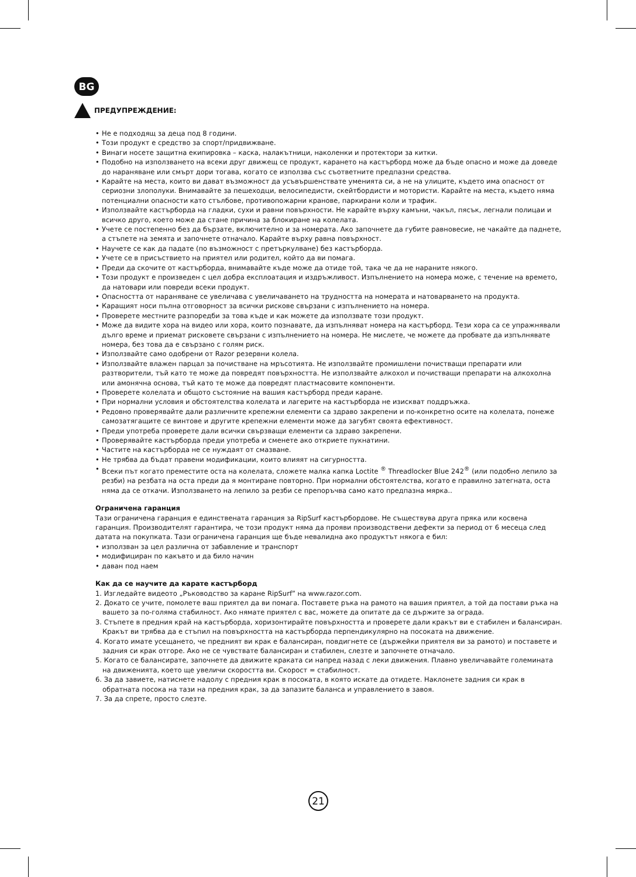BG
ПРЕДУПРЕЖДЕНИЕ:
• Не е подходящ за деца под 8 години.
• Този продукт е средство за спорт/придвижване.
• Винаги носете защитна екипировка – каска, налакътници, наколенки и протектори за китки.
• Подобно на използването на всеки друг движещ се продукт, карането на кастърборд може да бъде опасно и може да доведе до нараняване или смърт дори тогава, когато се използва със съответните предпазни средства.
• Карайте на места, които ви дават възможност да усъвършенствате уменията си, а не на улиците, където има опасност от сериозни злополуки. Внимавайте за пешеходци, велосипедисти, скейтбордисти и мотористи. Карайте на места, където няма потенциални опасности като стълбове, противопожарни кранове, паркирани коли и трафик.
• Използвайте кастърборда на гладки, сухи и равни повърхности. Не карайте върху камъни, чакъл, пясък, легнали полицаи и всичко друго, което може да стане причина за блокиране на колелата.
• Учете се постепенно без да бързате, включително и за номерата. Ако започнете да губите равновесие, не чакайте да паднете, а стъпете на земята и започнете отначало. Карайте върху равна повърхност.
• Научете се как да падате (по възможност с претъркулване) без кастърборда.
• Учете се в присъствието на приятел или родител, който да ви помага.
• Преди да скочите от кастърборда, внимавайте къде може да отиде той, така че да не нараните някого.
• Този продукт е произведен с цел добра експлоатация и издръжливост. Изпълнението на номера може, с течение на времето, да натовари или повреди всеки продукт.
• Опасността от нараняване се увеличава с увеличаването на трудността на номерата и натоварването на продукта.
• Каращият носи пълна отговорност за всички рискове свързани с изпълнението на номера.
• Проверете местните разпоредби за това къде и как можете да използвате този продукт.
• Може да видите хора на видео или хора, които познавате, да изпълняват номера на кастърборд. Тези хора са се упражнявали дълго време и приемат рисковете свързани с изпълнението на номера. Не мислете, че можете да пробвате да изпълнявате номера, без това да е свързано с голям риск.
• Използвайте само одобрени от Razor резервни колела.
• Използвайте влажен парцал за почистване на мръсотията. Не използвайте промишлени почистващи препарати или разтворители, тъй като те може да повредят повърхността. Не използвайте алкохол и почистващи препарати на алкохолна или амонячна основа, тъй като те може да повредят пластмасовите компоненти.
• Проверете колелата и общото състояние на вашия кастърборд преди каране.
• При нормални условия и обстоятелства колелата и лагерите на кастърборда не изискват поддръжка.
• Редовно проверявайте дали различните крепежни елементи са здраво закрепени и по-конкретно осите на колелата, понеже самозатягащите се винтове и другите крепежни елементи може да загубят своята ефективност.
• Преди употреба проверете дали всички свързващи елементи са здраво закрепени.
• Проверявайте кастърборда преди употреба и сменете ако откриете пукнатини.
• Частите на кастърборда не се нуждаят от смазване.
• Не трябва да бъдат правени модификации, които влияят на сигурността.
• Всеки път когато преместите оста на колелата, сложете малка капка Loctite <sup>®</sup> Threadlocker Blue 242<sup>®</sup> (или подобно лепило за резби) на резбата на оста преди да я монтиране повторно. При нормални обстоятелства, когато е правилно затегната, оста няма да се откачи. Използването на лепило за резби се препоръчва само като предпазна мярка..
Ограничена гаранция
Тази ограничена гаранция е единствената гаранция за RipSurf кастърбордове. Не съществува друга пряка или косвена гаранция. Производителят гарантира, че този продукт няма да прояви производствени дефекти за период от 6 месеца след датата на покупката. Тази ограничена гаранция ще бъде невалидна ако продуктът някога е бил:
• използван за цел различна от забавление и транспорт
• модифициран по какъвто и да било начин
• даван под наем
Как да се научите да карате кастърборд
1. Изгледайте видеото „Ръководство за каране RipSurf” на www.razor.com.
2. Докато се учите, помолете ваш приятел да ви помага. Поставете ръка на рамото на вашия приятел, а той да постави ръка на вашето за по-голяма стабилност. Ако нямате приятел с вас, можете да опитате да се държите за ограда.
3. Стъпете в предния край на кастърборда, хоризонтирайте повърхността и проверете дали кракът ви е стабилен и балансиран. Кракът ви трябва да е стъпил на повърхността на кастърборда перпендикулярно на посоката на движение.
4. Когато имате усещането, че предният ви крак е балансиран, повдигнете се (държейки приятеля ви за рамото) и поставете и задния си крак отгоре. Ако не се чувствате балансиран и стабилен, слезте и започнете отначало.
5. Когато се балансирате, започнете да движите краката си напред назад с леки движения. Плавно увеличавайте големината на движенията, което ще увеличи скоростта ви. Скорост = стабилност.
6. За да завиете, натиснете надолу с предния крак в посоката, в която искате да отидете. Наклонете задния си крак в обратната посока на тази на предния крак, за да запазите баланса и управлението в завоя.
7. За да спрете, просто слезте.
21